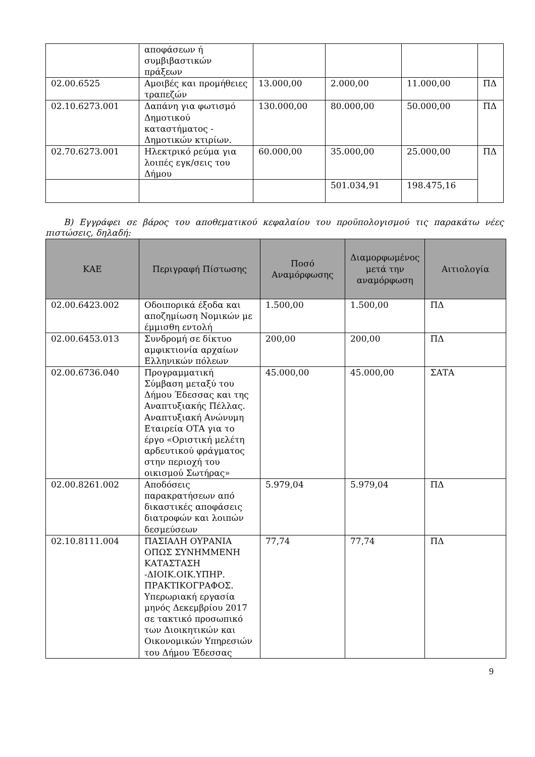| | αποφάσεων ή συμβιβαστικών πράξεων | | | | |
| 02.00.6525 | Αμοιβές και προμήθειες τραπεζών | 13.000,00 | 2.000,00 | 11.000,00 | ΠΔ |
| 02.10.6273.001 | Δαπάνη για φωτισμό Δημοτικού καταστήματος - Δημοτικών κτιρίων. | 130.000,00 | 80.000,00 | 50.000,00 | ΠΔ |
| 02.70.6273.001 | Ηλεκτρικό ρεύμα για λοιπές εγκ/σεις του Δήμου | 60.000,00 | 35.000,00 | 25.000,00 | ΠΔ |
| | | | 501.034,91 | 198.475,16 | |
Β) Εγγράφει σε βάρος του αποθεματικού κεφαλαίου του προϋπολογισμού τις παρακάτω νέες πιστώσεις, δηλαδή:
| ΚΑΕ | Περιγραφή Πίστωσης | Ποσό Αναμόρφωσης | Διαμορφωμένος μετά την αναμόρφωση | Αιτιολογία |
| --- | --- | --- | --- | --- |
| 02.00.6423.002 | Οδοιπορικά έξοδα και αποζημίωση Νομικών με έμμισθη εντολή | 1.500,00 | 1.500,00 | ΠΔ |
| 02.00.6453.013 | Συνδρομή σε δίκτυο αμφικτιονία αρχαίων Ελληνικών πόλεων | 200,00 | 200,00 | ΠΔ |
| 02.00.6736.040 | Προγραμματική Σύμβαση μεταξύ του Δήμου Έδεσσας και της Αναπτυξιακής Πέλλας. Αναπτυξιακή Ανώνυμη Εταιρεία ΟΤΑ για το έργο «Οριστική μελέτη αρδευτικού φράγματος στην περιοχή του οικισμού Σωτήρας» | 45.000,00 | 45.000,00 | ΣΑΤΑ |
| 02.00.8261.002 | Αποδόσεις παρακρατήσεων από δικαστικές αποφάσεις διατροφών και λοιπών δεσμεύσεων | 5.979,04 | 5.979,04 | ΠΔ |
| 02.10.8111.004 | ΠΑΣΙΑΛΗ ΟΥΡΑΝΙΑ ΟΠΩΣ ΣΥΝΗΜΜΕΝΗ ΚΑΤΑΣΤΑΣΗ -ΔΙΟΙΚ.ΟΙΚ.ΥΠΗΡ. ΠΡΑΚΤΙΚΟΓΡΑΦΟΣ. Υπερωριακή εργασία μηνός Δεκεμβρίου 2017 σε τακτικό προσωπικό των Διοικητικών και Οικονομικών Υπηρεσιών του Δήμου Έδεσσας | 77,74 | 77,74 | ΠΔ |
9